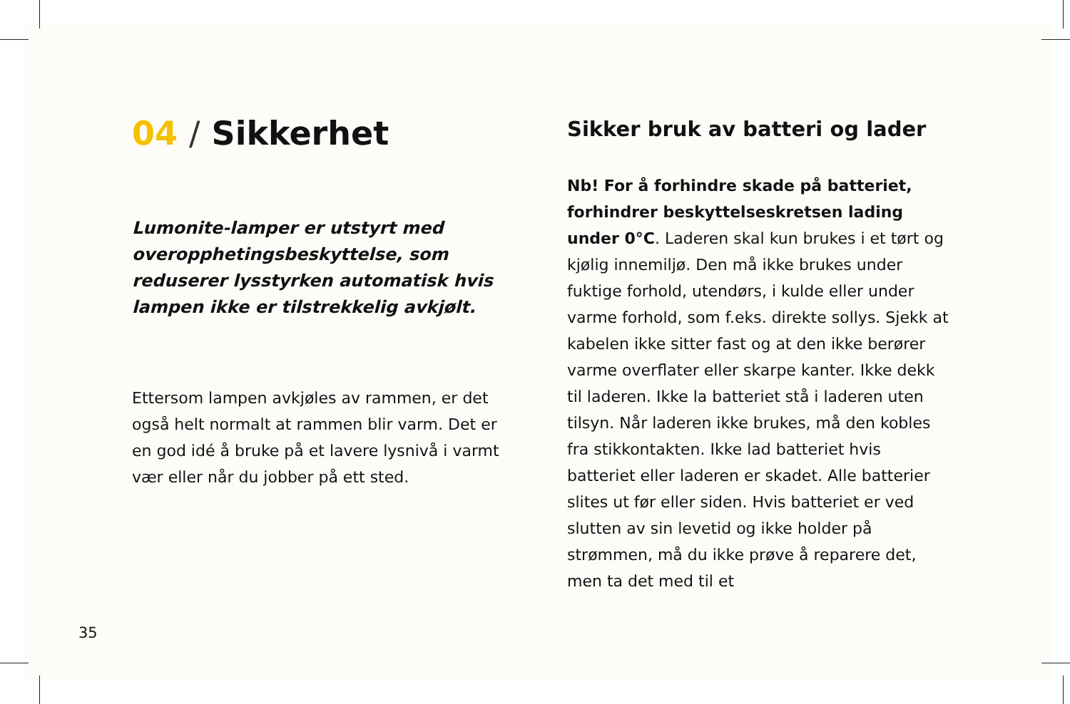04 / Sikkerhet
Lumonite-lamper er utstyrt med overopphetingsbeskyttelse, som reduserer lysstyrken automatisk hvis lampen ikke er tilstrekkelig avkjølt.
Ettersom lampen avkjøles av rammen, er det også helt normalt at rammen blir varm. Det er en god idé å bruke på et lavere lysnivå i varmt vær eller når du jobber på ett sted.
Sikker bruk av batteri og lader
Nb! For å forhindre skade på batteriet, forhindrer beskyttelseskretsen lading under 0°C. Laderen skal kun brukes i et tørt og kjølig innemiljø. Den må ikke brukes under fuktige forhold, utendørs, i kulde eller under varme forhold, som f.eks. direkte sollys. Sjekk at kabelen ikke sitter fast og at den ikke berører varme overflater eller skarpe kanter. Ikke dekk til laderen. Ikke la batteriet stå i laderen uten tilsyn. Når laderen ikke brukes, må den kobles fra stikkontakten. Ikke lad batteriet hvis batteriet eller laderen er skadet. Alle batterier slites ut før eller siden. Hvis batteriet er ved slutten av sin levetid og ikke holder på strømmen, må du ikke prøve å reparere det, men ta det med til et
35